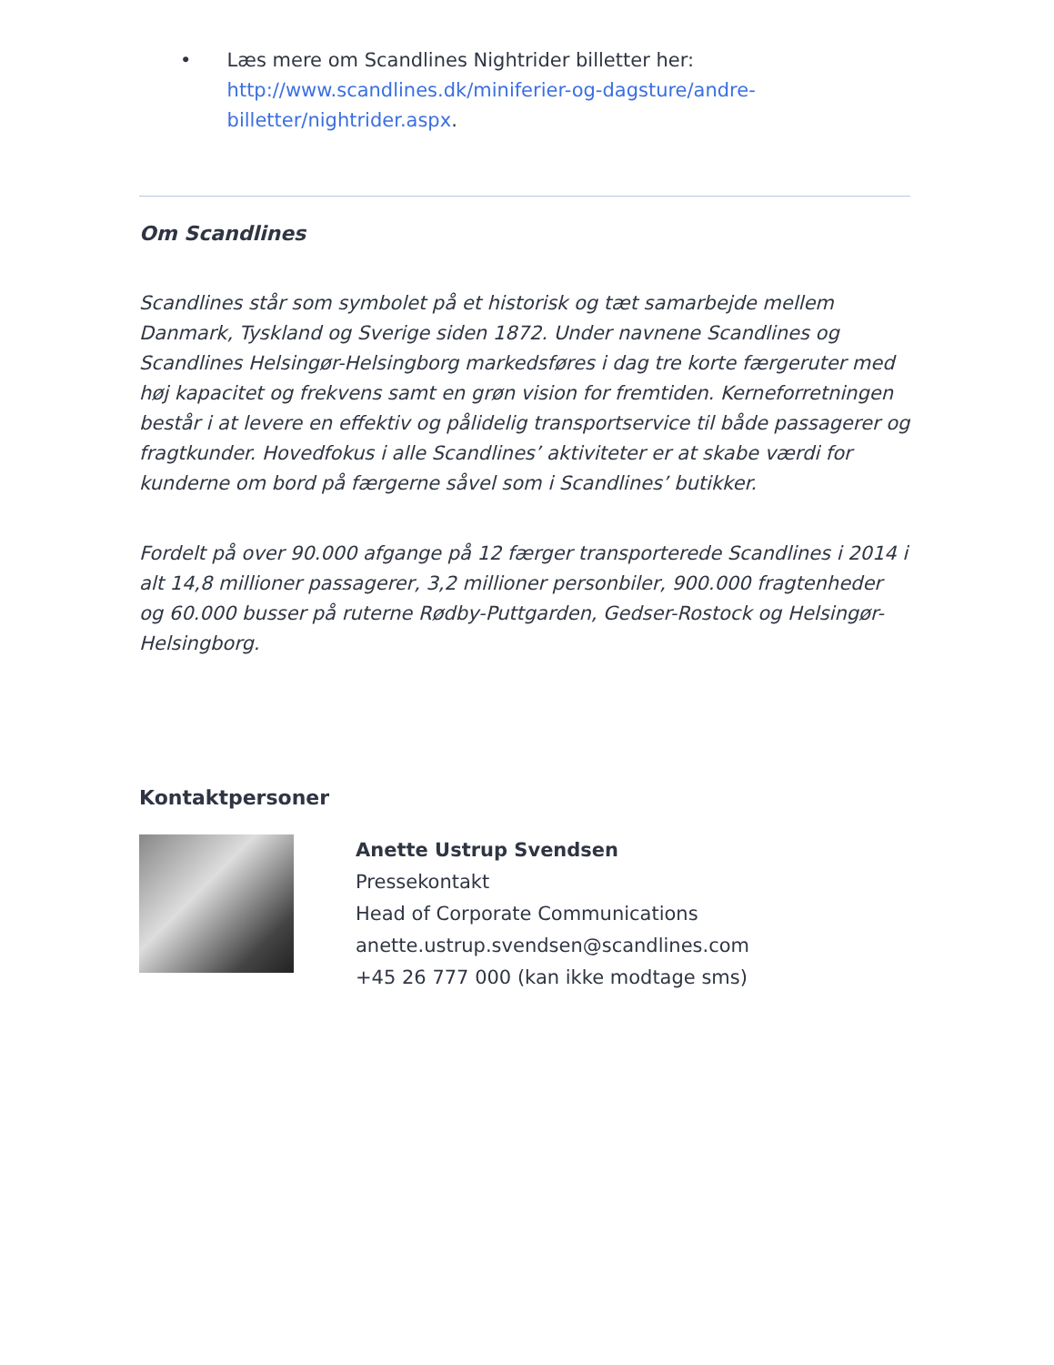• Læs mere om Scandlines Nightrider billetter her: http://www.scandlines.dk/miniferier-og-dagsture/andre-billetter/nightrider.aspx.
Om Scandlines
Scandlines står som symbolet på et historisk og tæt samarbejde mellem Danmark, Tyskland og Sverige siden 1872. Under navnene Scandlines og Scandlines Helsingør-Helsingborg markedsføres i dag tre korte færgeruter med høj kapacitet og frekvens samt en grøn vision for fremtiden. Kerneforretningen består i at levere en effektiv og pålidelig transportservice til både passagerer og fragtkunder. Hovedfokus i alle Scandlines’ aktiviteter er at skabe værdi for kunderne om bord på færgerne såvel som i Scandlines’ butikker.
Fordelt på over 90.000 afgange på 12 færger transporterede Scandlines i 2014 i alt 14,8 millioner passagerer, 3,2 millioner personbiler, 900.000 fragtenheder og 60.000 busser på ruterne Rødby-Puttgarden, Gedser-Rostock og Helsingør-Helsingborg.
Kontaktpersoner
Anette Ustrup Svendsen
Pressekontakt
Head of Corporate Communications
anette.ustrup.svendsen@scandlines.com
+45 26 777 000 (kan ikke modtage sms)